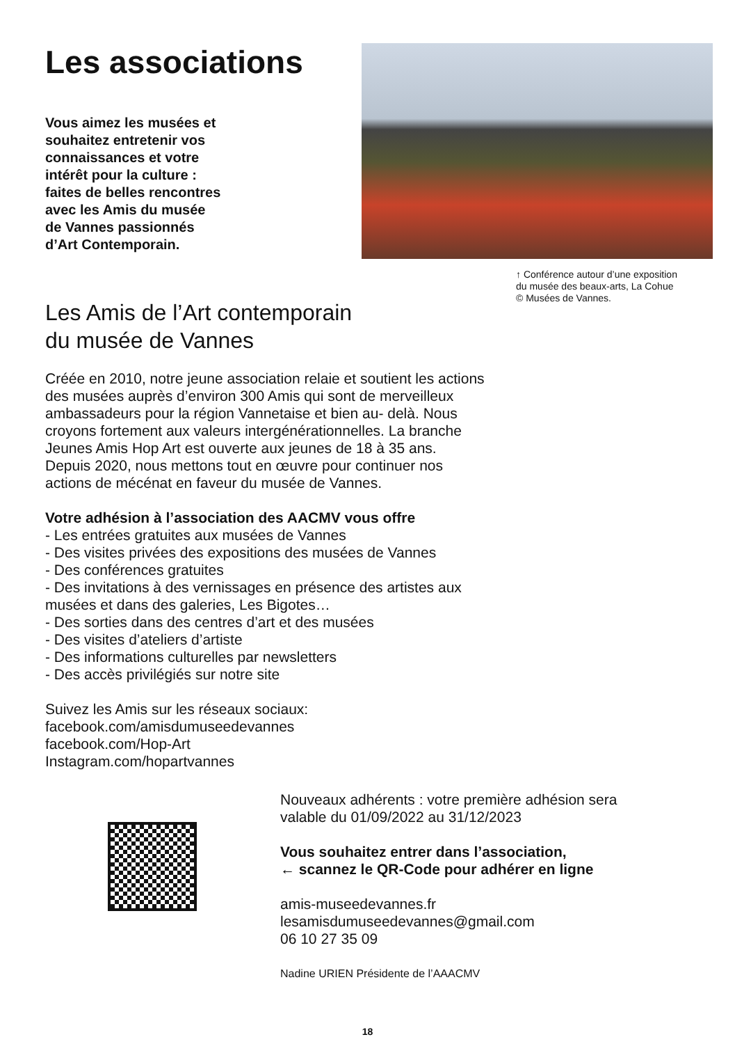Les associations
Vous aimez les musées et
souhaitez entretenir vos
connaissances et votre
intérêt pour la culture :
faites de belles rencontres
avec les Amis du musée
de Vannes passionnés
d’Art Contemporain.
↑ Conférence autour d’une exposition
du musée des beaux-arts, La Cohue
© Musées de Vannes.
Les Amis de l’Art contemporain
du musée de Vannes
Créée en 2010, notre jeune association relaie et soutient les actions des musées auprès d’environ 300 Amis qui sont de merveilleux ambassadeurs pour la région Vannetaise et bien au- delà. Nous croyons fortement aux valeurs intergénérationnelles. La branche Jeunes Amis Hop Art est ouverte aux jeunes de 18 à 35 ans.
Depuis 2020, nous mettons tout en œuvre pour continuer nos actions de mécénat en faveur du musée de Vannes.
Votre adhésion à l’association des AACMV vous offre
- Les entrées gratuites aux musées de Vannes
- Des visites privées des expositions des musées de Vannes
- Des conférences gratuites
- Des invitations à des vernissages en présence des artistes aux musées et dans des galeries, Les Bigotes…
- Des sorties dans des centres d’art et des musées
- Des visites d’ateliers d’artiste
- Des informations culturelles par newsletters
- Des accès privilégiés sur notre site
Suivez les Amis sur les réseaux sociaux:
facebook.com/amisdumuseedevannes
facebook.com/Hop-Art
Instagram.com/hopartvannes
Nouveaux adhérents : votre première adhésion sera
valable du 01/09/2022 au 31/12/2023
Vous souhaitez entrer dans l’association,
← scannez le QR-Code pour adhérer en ligne
amis-museedevannes.fr
lesamisdumuseedevannes@gmail.com
06 10 27 35 09
Nadine URIEN Présidente de l’AAACMV
18